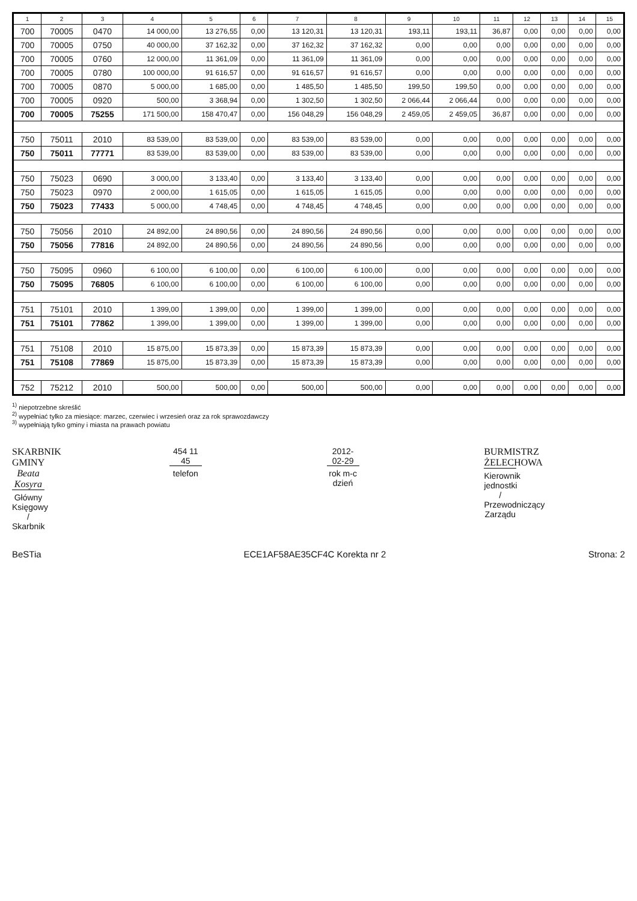| 1 | 2 | 3 | 4 | 5 | 6 | 7 | 8 | 9 | 10 | 11 | 12 | 13 | 14 | 15 |
| --- | --- | --- | --- | --- | --- | --- | --- | --- | --- | --- | --- | --- | --- | --- |
| 700 | 70005 | 0470 | 14 000,00 | 13 276,55 | 0,00 | 13 120,31 | 13 120,31 | 193,11 | 193,11 | 36,87 | 0,00 | 0,00 | 0,00 | 0,00 |
| 700 | 70005 | 0750 | 40 000,00 | 37 162,32 | 0,00 | 37 162,32 | 37 162,32 | 0,00 | 0,00 | 0,00 | 0,00 | 0,00 | 0,00 | 0,00 |
| 700 | 70005 | 0760 | 12 000,00 | 11 361,09 | 0,00 | 11 361,09 | 11 361,09 | 0,00 | 0,00 | 0,00 | 0,00 | 0,00 | 0,00 | 0,00 |
| 700 | 70005 | 0780 | 100 000,00 | 91 616,57 | 0,00 | 91 616,57 | 91 616,57 | 0,00 | 0,00 | 0,00 | 0,00 | 0,00 | 0,00 | 0,00 |
| 700 | 70005 | 0870 | 5 000,00 | 1 685,00 | 0,00 | 1 485,50 | 1 485,50 | 199,50 | 199,50 | 0,00 | 0,00 | 0,00 | 0,00 | 0,00 |
| 700 | 70005 | 0920 | 500,00 | 3 368,94 | 0,00 | 1 302,50 | 1 302,50 | 2 066,44 | 2 066,44 | 0,00 | 0,00 | 0,00 | 0,00 | 0,00 |
| 700 | 70005 | 75255 | 171 500,00 | 158 470,47 | 0,00 | 156 048,29 | 156 048,29 | 2 459,05 | 2 459,05 | 36,87 | 0,00 | 0,00 | 0,00 | 0,00 |
| 750 | 75011 | 2010 | 83 539,00 | 83 539,00 | 0,00 | 83 539,00 | 83 539,00 | 0,00 | 0,00 | 0,00 | 0,00 | 0,00 | 0,00 | 0,00 |
| 750 | 75011 | 77771 | 83 539,00 | 83 539,00 | 0,00 | 83 539,00 | 83 539,00 | 0,00 | 0,00 | 0,00 | 0,00 | 0,00 | 0,00 | 0,00 |
| 750 | 75023 | 0690 | 3 000,00 | 3 133,40 | 0,00 | 3 133,40 | 3 133,40 | 0,00 | 0,00 | 0,00 | 0,00 | 0,00 | 0,00 | 0,00 |
| 750 | 75023 | 0970 | 2 000,00 | 1 615,05 | 0,00 | 1 615,05 | 1 615,05 | 0,00 | 0,00 | 0,00 | 0,00 | 0,00 | 0,00 | 0,00 |
| 750 | 75023 | 77433 | 5 000,00 | 4 748,45 | 0,00 | 4 748,45 | 4 748,45 | 0,00 | 0,00 | 0,00 | 0,00 | 0,00 | 0,00 | 0,00 |
| 750 | 75056 | 2010 | 24 892,00 | 24 890,56 | 0,00 | 24 890,56 | 24 890,56 | 0,00 | 0,00 | 0,00 | 0,00 | 0,00 | 0,00 | 0,00 |
| 750 | 75056 | 77816 | 24 892,00 | 24 890,56 | 0,00 | 24 890,56 | 24 890,56 | 0,00 | 0,00 | 0,00 | 0,00 | 0,00 | 0,00 | 0,00 |
| 750 | 75095 | 0960 | 6 100,00 | 6 100,00 | 0,00 | 6 100,00 | 6 100,00 | 0,00 | 0,00 | 0,00 | 0,00 | 0,00 | 0,00 | 0,00 |
| 750 | 75095 | 76805 | 6 100,00 | 6 100,00 | 0,00 | 6 100,00 | 6 100,00 | 0,00 | 0,00 | 0,00 | 0,00 | 0,00 | 0,00 | 0,00 |
| 751 | 75101 | 2010 | 1 399,00 | 1 399,00 | 0,00 | 1 399,00 | 1 399,00 | 0,00 | 0,00 | 0,00 | 0,00 | 0,00 | 0,00 | 0,00 |
| 751 | 75101 | 77862 | 1 399,00 | 1 399,00 | 0,00 | 1 399,00 | 1 399,00 | 0,00 | 0,00 | 0,00 | 0,00 | 0,00 | 0,00 | 0,00 |
| 751 | 75108 | 2010 | 15 875,00 | 15 873,39 | 0,00 | 15 873,39 | 15 873,39 | 0,00 | 0,00 | 0,00 | 0,00 | 0,00 | 0,00 | 0,00 |
| 751 | 75108 | 77869 | 15 875,00 | 15 873,39 | 0,00 | 15 873,39 | 15 873,39 | 0,00 | 0,00 | 0,00 | 0,00 | 0,00 | 0,00 | 0,00 |
| 752 | 75212 | 2010 | 500,00 | 500,00 | 0,00 | 500,00 | 500,00 | 0,00 | 0,00 | 0,00 | 0,00 | 0,00 | 0,00 | 0,00 |
<sup>1)</sup> niepotrzebne skreślić
<sup>2)</sup> wypełniać tylko za miesiące: marzec, czerwiec i wrzesień oraz za rok sprawozdawczy
<sup>3)</sup> wypełniają tylko gminy i miasta na prawach powiatu
SKARBNIK GMINY
Beata Kosyra
Główny Księgowy / Skarbnik
454 11 45
telefon
2012-02-29
rok m-c dzień
BURMISTRZ ŻELECHOWA
Kierownik jednostki / Przewodniczący Zarządu
BeSTia ECE1AF58AE35CF4C Korekta nr 2 Strona: 2